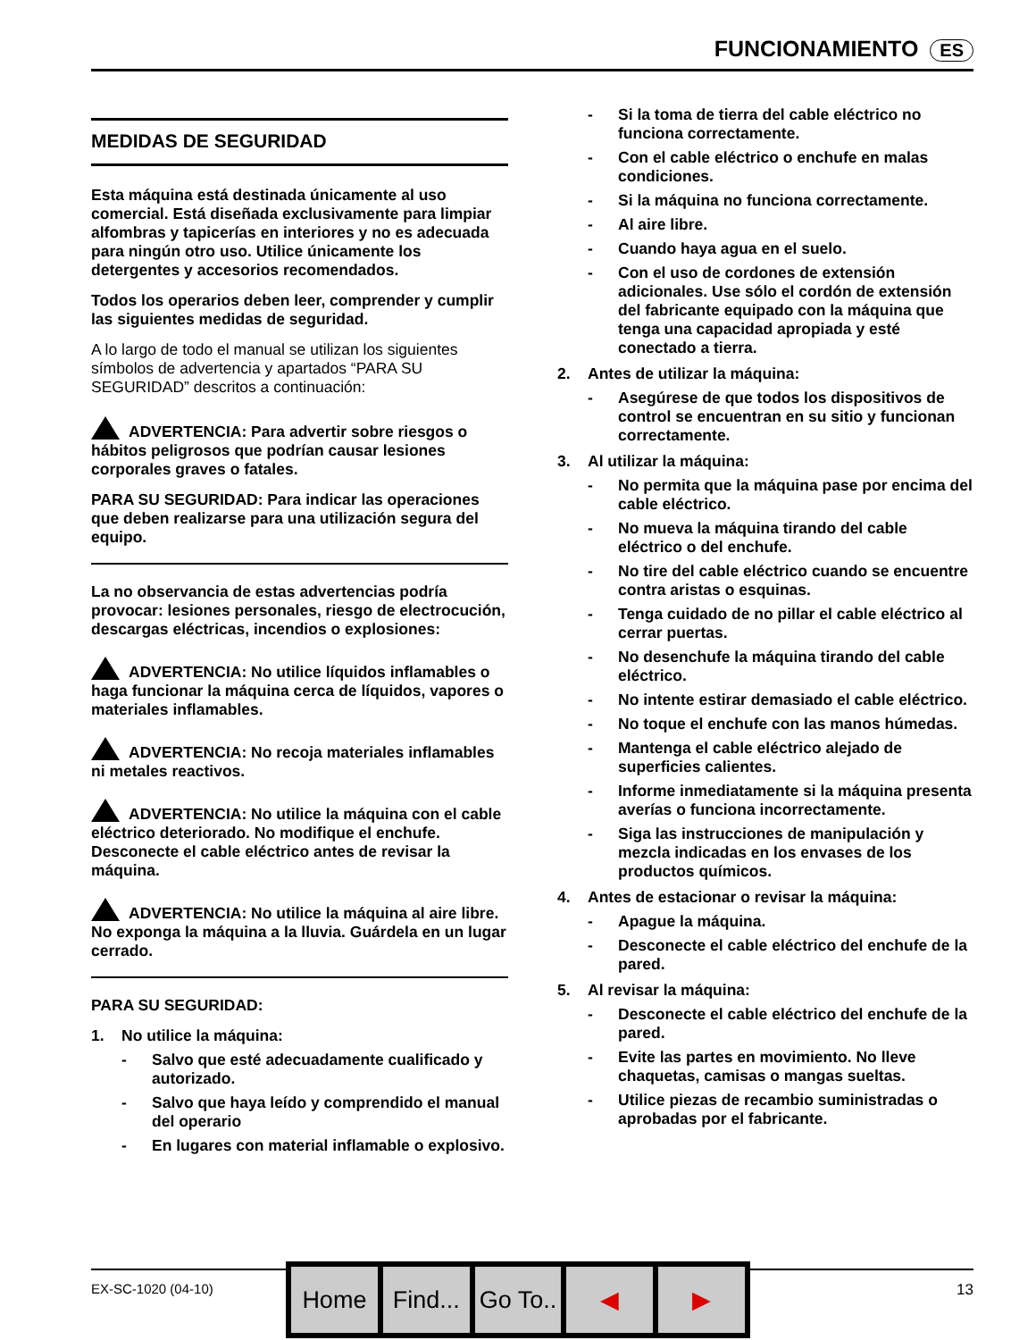FUNCIONAMIENTO ES
MEDIDAS DE SEGURIDAD
Esta máquina está destinada únicamente al uso comercial. Está diseñada exclusivamente para limpiar alfombras y tapicerías en interiores y no es adecuada para ningún otro uso. Utilice únicamente los detergentes y accesorios recomendados.
Todos los operarios deben leer, comprender y cumplir las siguientes medidas de seguridad.
A lo largo de todo el manual se utilizan los siguientes símbolos de advertencia y apartados “PARA SU SEGURIDAD” descritos a continuación:
ADVERTENCIA: Para advertir sobre riesgos o hábitos peligrosos que podrían causar lesiones corporales graves o fatales.
PARA SU SEGURIDAD: Para indicar las operaciones que deben realizarse para una utilización segura del equipo.
La no observancia de estas advertencias podría provocar: lesiones personales, riesgo de electrocución, descargas eléctricas, incendios o explosiones:
ADVERTENCIA: No utilice líquidos inflamables o haga funcionar la máquina cerca de líquidos, vapores o materiales inflamables.
ADVERTENCIA: No recoja materiales inflamables ni metales reactivos.
ADVERTENCIA: No utilice la máquina con el cable eléctrico deteriorado. No modifique el enchufe. Desconecte el cable eléctrico antes de revisar la máquina.
ADVERTENCIA: No utilice la máquina al aire libre. No exponga la máquina a la lluvia. Guárdela en un lugar cerrado.
PARA SU SEGURIDAD:
1. No utilice la máquina:
- Salvo que esté adecuadamente cualificado y autorizado.
- Salvo que haya leído y comprendido el manual del operario
- En lugares con material inflamable o explosivo.
- Si la toma de tierra del cable eléctrico no funciona correctamente.
- Con el cable eléctrico o enchufe en malas condiciones.
- Si la máquina no funciona correctamente.
- Al aire libre.
- Cuando haya agua en el suelo.
- Con el uso de cordones de extensión adicionales. Use sólo el cordón de extensión del fabricante equipado con la máquina que tenga una capacidad apropiada y esté conectado a tierra.
2. Antes de utilizar la máquina:
- Asegúrese de que todos los dispositivos de control se encuentran en su sitio y funcionan correctamente.
3. Al utilizar la máquina:
- No permita que la máquina pase por encima del cable eléctrico.
- No mueva la máquina tirando del cable eléctrico o del enchufe.
- No tire del cable eléctrico cuando se encuentre contra aristas o esquinas.
- Tenga cuidado de no pillar el cable eléctrico al cerrar puertas.
- No desenchufe la máquina tirando del cable eléctrico.
- No intente estirar demasiado el cable eléctrico.
- No toque el enchufe con las manos húmedas.
- Mantenga el cable eléctrico alejado de superficies calientes.
- Informe inmediatamente si la máquina presenta averías o funciona incorrectamente.
- Siga las instrucciones de manipulación y mezcla indicadas en los envases de los productos químicos.
4. Antes de estacionar o revisar la máquina:
- Apague la máquina.
- Desconecte el cable eléctrico del enchufe de la pared.
5. Al revisar la máquina:
- Desconecte el cable eléctrico del enchufe de la pared.
- Evite las partes en movimiento. No lleve chaquetas, camisas o mangas sueltas.
- Utilice piezas de recambio suministradas o aprobadas por el fabricante.
EX-SC-1020 (04-10) 13
Home Find... Go To.. ◀ ▶